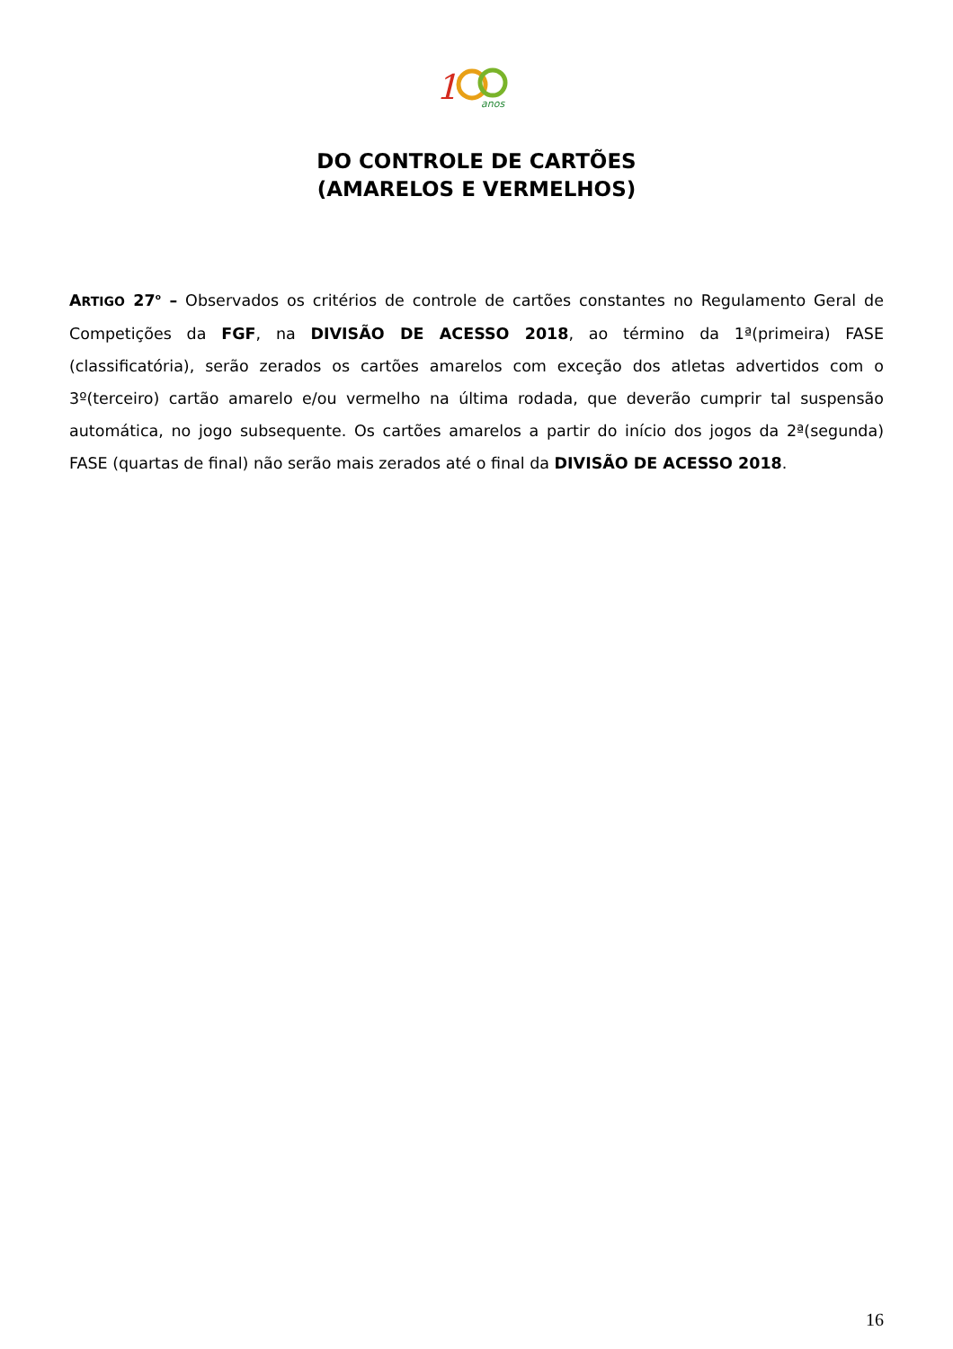1
anos
DO CONTROLE DE CARTÕES
(AMARELOS E VERMELHOS)
ARTIGO 27<sup>o</sup> – Observados os critérios de controle de cartões constantes no Regulamento Geral de Competições da FGF, na DIVISÃO DE ACESSO 2018, ao término da 1ª(primeira) FASE (classificatória), serão zerados os cartões amarelos com exceção dos atletas advertidos com o 3º(terceiro) cartão amarelo e/ou vermelho na última rodada, que deverão cumprir tal suspensão automática, no jogo subsequente. Os cartões amarelos a partir do início dos jogos da 2ª(segunda) FASE (quartas de final) não serão mais zerados até o final da DIVISÃO DE ACESSO 2018.
16